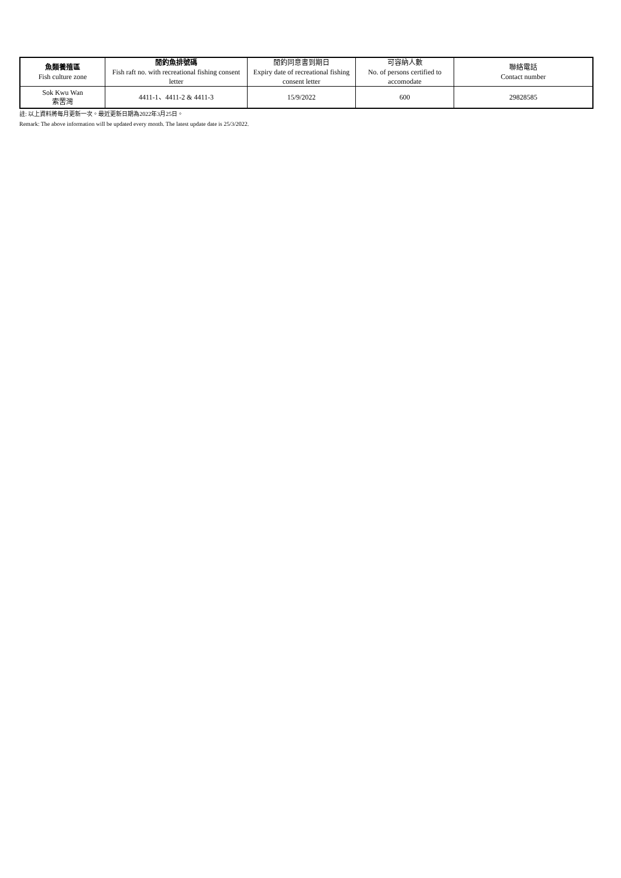| 魚類養殖區 Fish culture zone | 閒釣魚排號碼 Fish raft no. with recreational fishing consent letter | 閒釣同意書到期日 Expiry date of recreational fishing consent letter | 可容納人數 No. of persons certified to accomodate | 聯絡電話 Contact number |
| --- | --- | --- | --- | --- |
| Sok Kwu Wan 索罟灣 | 4411-1、4411-2 & 4411-3 | 15/9/2022 | 600 | 29828585 |
註: 以上資料將每月更新一次。最近更新日期為2022年3月25日。
Remark: The above information will be updated every month. The latest update date is 25/3/2022.